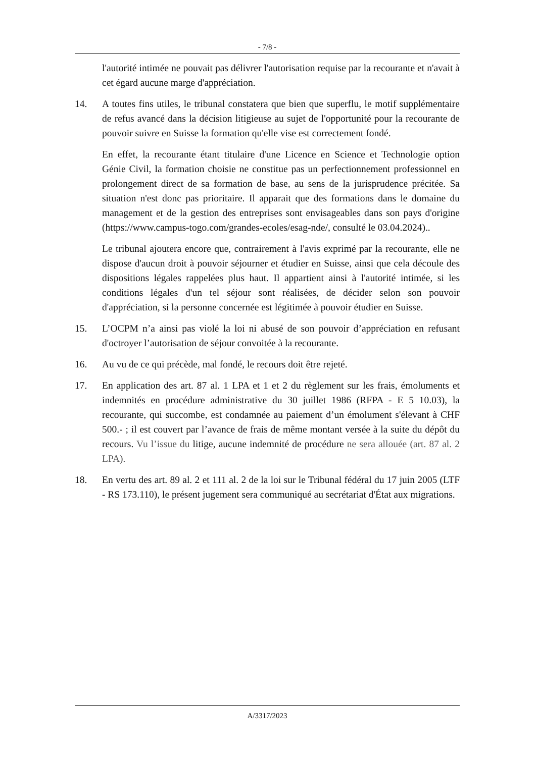- 7/8 -
l'autorité intimée ne pouvait pas délivrer l'autorisation requise par la recourante et n'avait à cet égard aucune marge d'appréciation.
14. A toutes fins utiles, le tribunal constatera que bien que superflu, le motif supplémentaire de refus avancé dans la décision litigieuse au sujet de l'opportunité pour la recourante de pouvoir suivre en Suisse la formation qu'elle vise est correctement fondé.
En effet, la recourante étant titulaire d'une Licence en Science et Technologie option Génie Civil, la formation choisie ne constitue pas un perfectionnement professionnel en prolongement direct de sa formation de base, au sens de la jurisprudence précitée. Sa situation n'est donc pas prioritaire. Il apparait que des formations dans le domaine du management et de la gestion des entreprises sont envisageables dans son pays d'origine (https://www.campus-togo.com/grandes-ecoles/esag-nde/, consulté le 03.04.2024)..
Le tribunal ajoutera encore que, contrairement à l'avis exprimé par la recourante, elle ne dispose d'aucun droit à pouvoir séjourner et étudier en Suisse, ainsi que cela découle des dispositions légales rappelées plus haut. Il appartient ainsi à l'autorité intimée, si les conditions légales d'un tel séjour sont réalisées, de décider selon son pouvoir d'appréciation, si la personne concernée est légitimée à pouvoir étudier en Suisse.
15. L’OCPM n’a ainsi pas violé la loi ni abusé de son pouvoir d’appréciation en refusant d'octroyer l’autorisation de séjour convoitée à la recourante.
16. Au vu de ce qui précède, mal fondé, le recours doit être rejeté.
17. En application des art. 87 al. 1 LPA et 1 et 2 du règlement sur les frais, émoluments et indemnités en procédure administrative du 30 juillet 1986 (RFPA - E 5 10.03), la recourante, qui succombe, est condamnée au paiement d’un émolument s'élevant à CHF 500.- ; il est couvert par l’avance de frais de même montant versée à la suite du dépôt du recours. Vu l’issue du litige, aucune indemnité de procédure ne sera allouée (art. 87 al. 2 LPA).
18. En vertu des art. 89 al. 2 et 111 al. 2 de la loi sur le Tribunal fédéral du 17 juin 2005 (LTF - RS 173.110), le présent jugement sera communiqué au secrétariat d'État aux migrations.
A/3317/2023